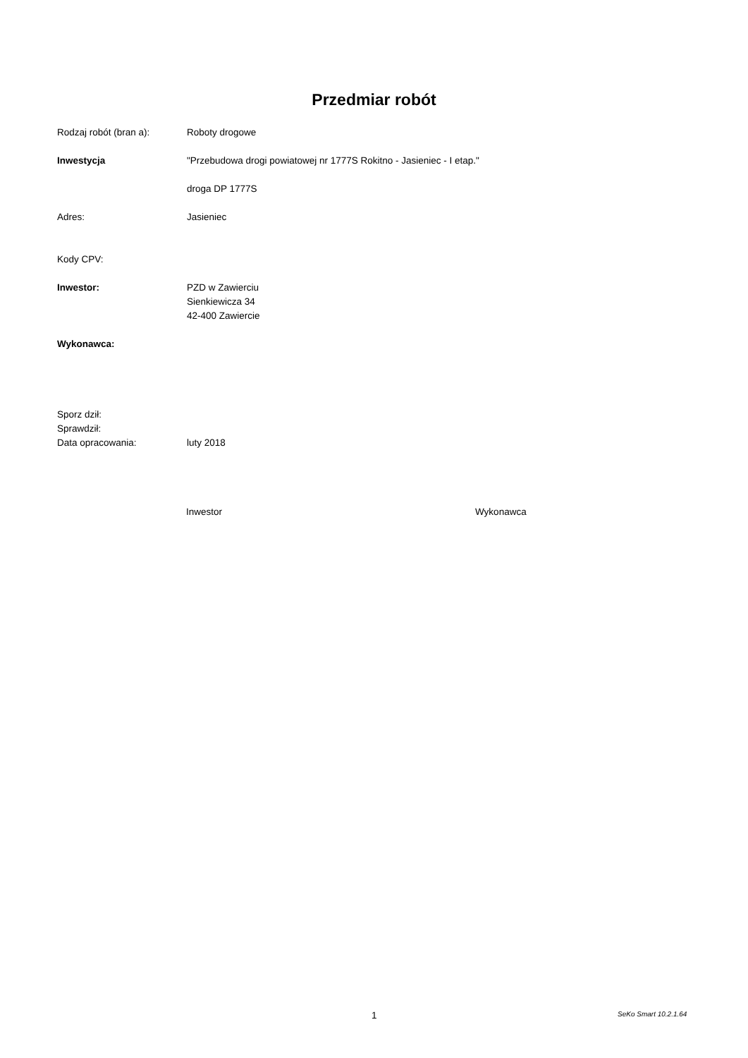Przedmiar robót
Rodzaj robót (bran a): Roboty drogowe
Inwestycja "Przebudowa drogi powiatowej nr 1777S Rokitno - Jasieniec - I etap."
droga DP 1777S
Adres: Jasieniec
Kody CPV:
Inwestor: PZD w Zawierciu
Sienkiewicza 34
42-400 Zawiercie
Wykonawca:
Sporz dził:
Sprawdził:
Data opracowania: luty 2018
Inwestor Wykonawca
1 SeKo Smart 10.2.1.64